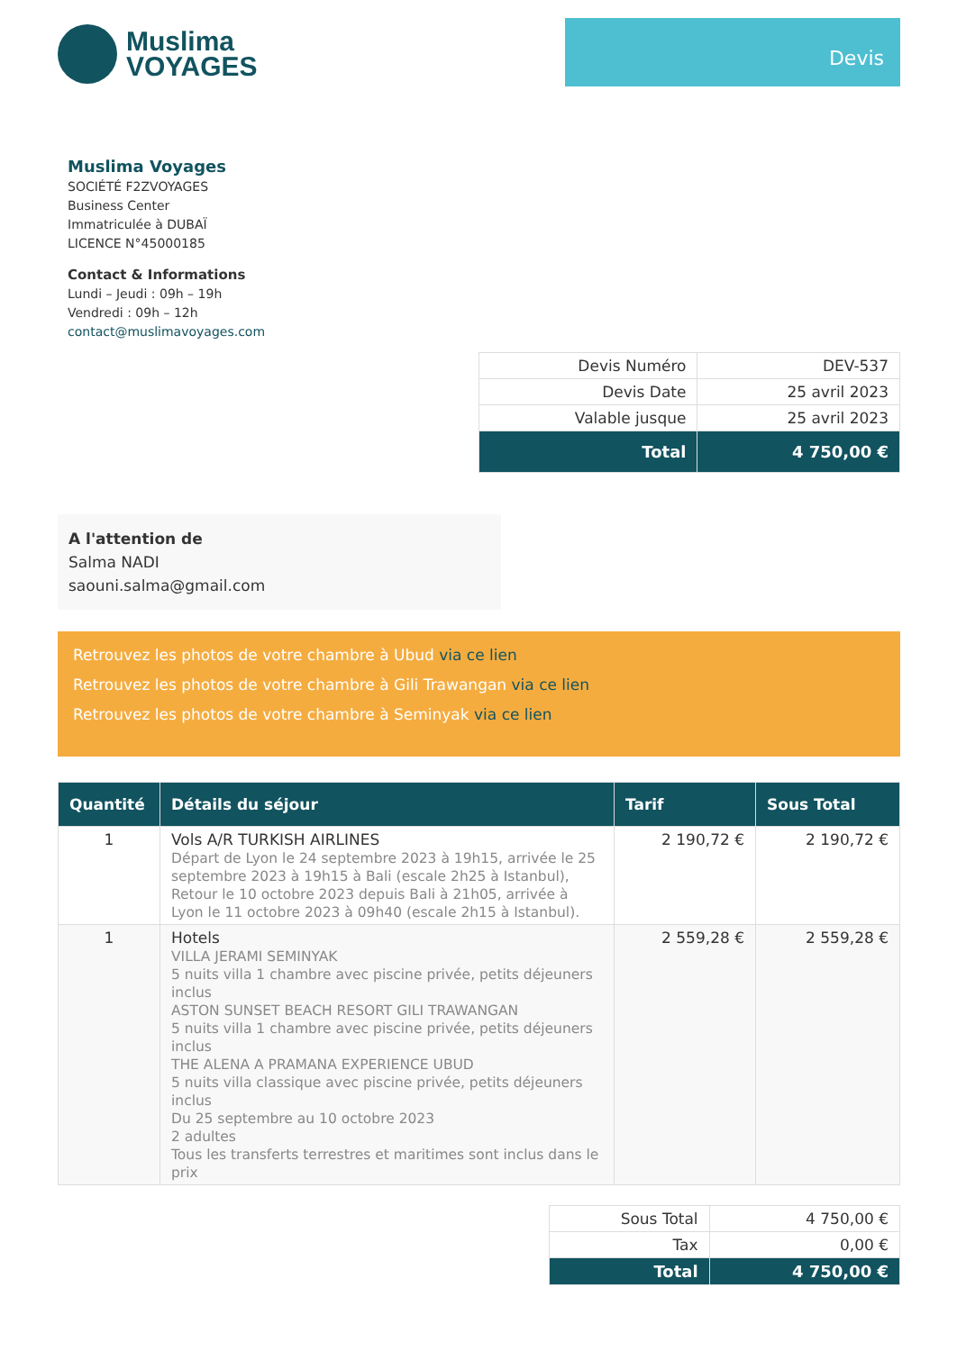Muslima
VOYAGES
Devis
Muslima Voyages
SOCIÉTÉ F2ZVOYAGES
Business Center
Immatriculée à DUBAÏ
LICENCE N°45000185
Contact & Informations
Lundi – Jeudi : 09h – 19h
Vendredi : 09h – 12h
contact@muslimavoyages.com
| Devis Numéro | DEV-537 |
| Devis Date | 25 avril 2023 |
| Valable jusque | 25 avril 2023 |
| Total | 4 750,00 € |
A l'attention de
Salma NADI
saouni.salma@gmail.com
Retrouvez les photos de votre chambre à Ubud via ce lien
Retrouvez les photos de votre chambre à Gili Trawangan via ce lien
Retrouvez les photos de votre chambre à Seminyak via ce lien
| Quantité | Détails du séjour | Tarif | Sous Total |
| --- | --- | --- | --- |
| 1 | Vols A/R TURKISH AIRLINES Départ de Lyon le 24 septembre 2023 à 19h15, arrivée le 25 septembre 2023 à 19h15 à Bali (escale 2h25 à Istanbul), Retour le 10 octobre 2023 depuis Bali à 21h05, arrivée à Lyon le 11 octobre 2023 à 09h40 (escale 2h15 à Istanbul). | 2 190,72 € | 2 190,72 € |
| 1 | Hotels VILLA JERAMI SEMINYAK 5 nuits villa 1 chambre avec piscine privée, petits déjeuners inclus ASTON SUNSET BEACH RESORT GILI TRAWANGAN 5 nuits villa 1 chambre avec piscine privée, petits déjeuners inclus THE ALENA A PRAMANA EXPERIENCE UBUD 5 nuits villa classique avec piscine privée, petits déjeuners inclus Du 25 septembre au 10 octobre 2023 2 adultes Tous les transferts terrestres et maritimes sont inclus dans le prix | 2 559,28 € | 2 559,28 € |
| Sous Total | 4 750,00 € |
| Tax | 0,00 € |
| Total | 4 750,00 € |